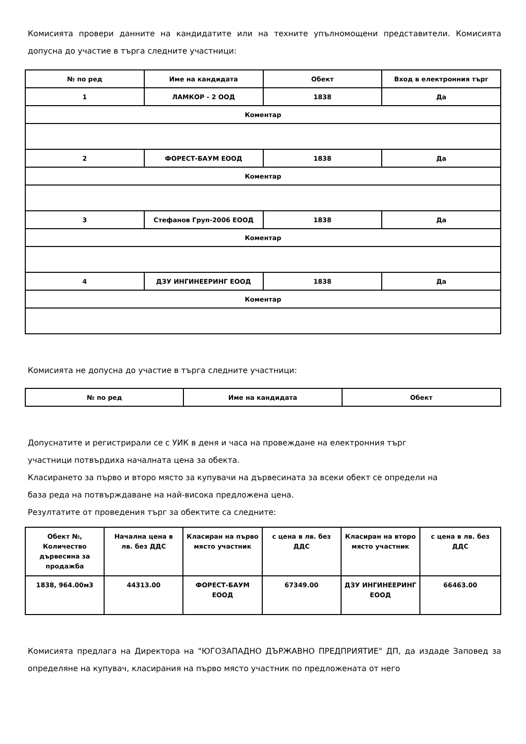Комисията провери данните на кандидатите или на техните упълномощени представители. Комисията допусна до участие в търга следните участници:
| № по ред | Име на кандидата | Обект | Вход в електронния търг |
| --- | --- | --- | --- |
| 1 | ЛАМКОР - 2 ООД | 1838 | Да |
| Коментар | | | |
| 2 | ФОРЕСТ-БАУМ ЕООД | 1838 | Да |
| Коментар | | | |
| 3 | Стефанов Груп-2006 ЕООД | 1838 | Да |
| Коментар | | | |
| 4 | ДЗУ ИНГИНЕЕРИНГ ЕООД | 1838 | Да |
| Коментар | | | |
Комисията не допусна до участие в търга следните участници:
| № по ред | Име на кандидата | Обект |
| --- | --- | --- |
Допуснатите и регистрирали се с УИК в деня и часа на провеждане на електронния търг
участници потвърдиха началната цена за обекта.
Класирането за първо и второ място за купувачи на дървесината за всеки обект се определи на
база реда на потвърждаване на най-висока предложена цена.
Резултатите от проведения търг за обектите са следните:
| Обект №, Количество дървесина за продажба | Начална цена в лв. без ДДС | Класиран на първо място участник | с цена в лв. без ДДС | Класиран на второ място участник | с цена в лв. без ДДС |
| --- | --- | --- | --- | --- | --- |
| 1838, 964.00м3 | 44313.00 | ФОРЕСТ-БАУМ ЕООД | 67349.00 | ДЗУ ИНГИНЕЕРИНГ ЕООД | 66463.00 |
Комисията предлага на Директора на "ЮГОЗАПАДНО ДЪРЖАВНО ПРЕДПРИЯТИЕ" ДП, да издаде Заповед за определяне на купувач, класирания на първо място участник по предложената от него